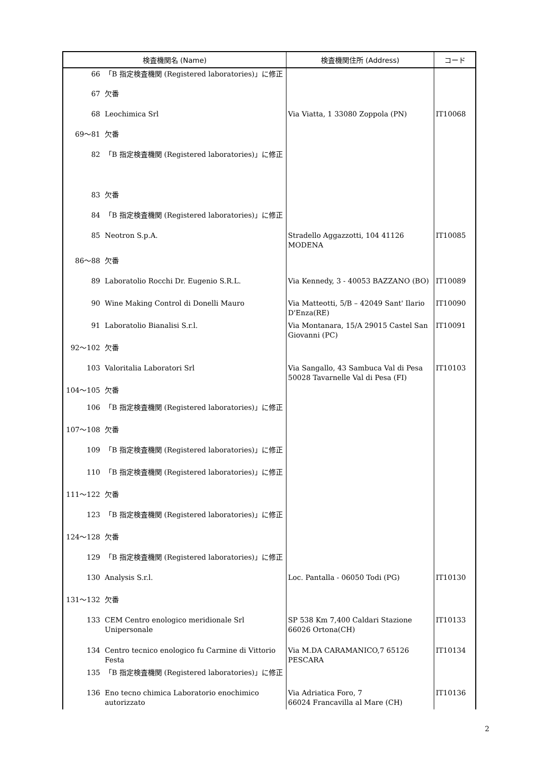| 検査機関名 (Name) | | 検査機関住所 (Address) | コード |
| --- | --- | --- | --- |
| 66 | 「B 指定検査機関 (Registered laboratories)」に修正 | | |
| 67 | 欠番 | | |
| 68 | Leochimica Srl | Via Viatta, 1 33080 Zoppola (PN) | IT10068 |
| 69～81 | 欠番 | | |
| 82 | 「B 指定検査機関 (Registered laboratories)」に修正 | | |
| 83 | 欠番 | | |
| 84 | 「B 指定検査機関 (Registered laboratories)」に修正 | | |
| 85 | Neotron S.p.A. | Stradello Aggazzotti, 104 41126 MODENA | IT10085 |
| 86～88 | 欠番 | | |
| 89 | Laboratolio Rocchi Dr. Eugenio S.R.L. | Via Kennedy, 3 - 40053 BAZZANO (BO) | IT10089 |
| 90 | Wine Making Control di Donelli Mauro | Via Matteotti, 5/B – 42049 Sant' Ilario D'Enza(RE) | IT10090 |
| 91 | Laboratolio Bianalisi S.r.l. | Via Montanara, 15/A 29015 Castel San Giovanni (PC) | IT10091 |
| 92～102 | 欠番 | | |
| 103 | Valoritalia Laboratori Srl | Via Sangallo, 43 Sambuca Val di Pesa 50028 Tavarnelle Val di Pesa (FI) | IT10103 |
| 104～105 | 欠番 | | |
| 106 | 「B 指定検査機関 (Registered laboratories)」に修正 | | |
| 107～108 | 欠番 | | |
| 109 | 「B 指定検査機関 (Registered laboratories)」に修正 | | |
| 110 | 「B 指定検査機関 (Registered laboratories)」に修正 | | |
| 111～122 | 欠番 | | |
| 123 | 「B 指定検査機関 (Registered laboratories)」に修正 | | |
| 124～128 | 欠番 | | |
| 129 | 「B 指定検査機関 (Registered laboratories)」に修正 | | |
| 130 | Analysis S.r.l. | Loc. Pantalla - 06050 Todi (PG) | IT10130 |
| 131～132 | 欠番 | | |
| 133 | CEM Centro enologico meridionale Srl Unipersonale | SP 538 Km 7,400 Caldari Stazione 66026 Ortona(CH) | IT10133 |
| 134 | Centro tecnico enologico fu Carmine di Vittorio Festa | Via M.DA CARAMANICO,7 65126 PESCARA | IT10134 |
| 135 | 「B 指定検査機関 (Registered laboratories)」に修正 | | |
| 136 | Eno tecno chimica Laboratorio enochimico autorizzato | Via Adriatica Foro, 7 66024 Francavilla al Mare (CH) | IT10136 |
2